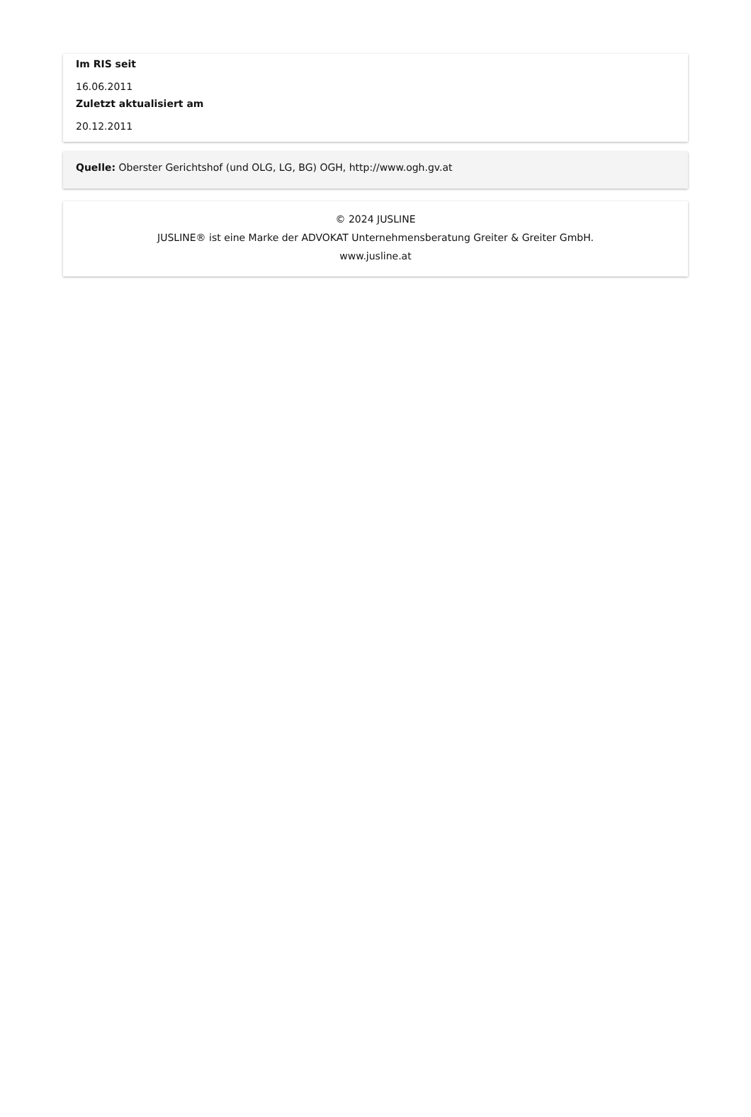Im RIS seit
16.06.2011
Zuletzt aktualisiert am
20.12.2011
Quelle: Oberster Gerichtshof (und OLG, LG, BG) OGH, http://www.ogh.gv.at
© 2024 JUSLINE
JUSLINE® ist eine Marke der ADVOKAT Unternehmensberatung Greiter & Greiter GmbH.
www.jusline.at